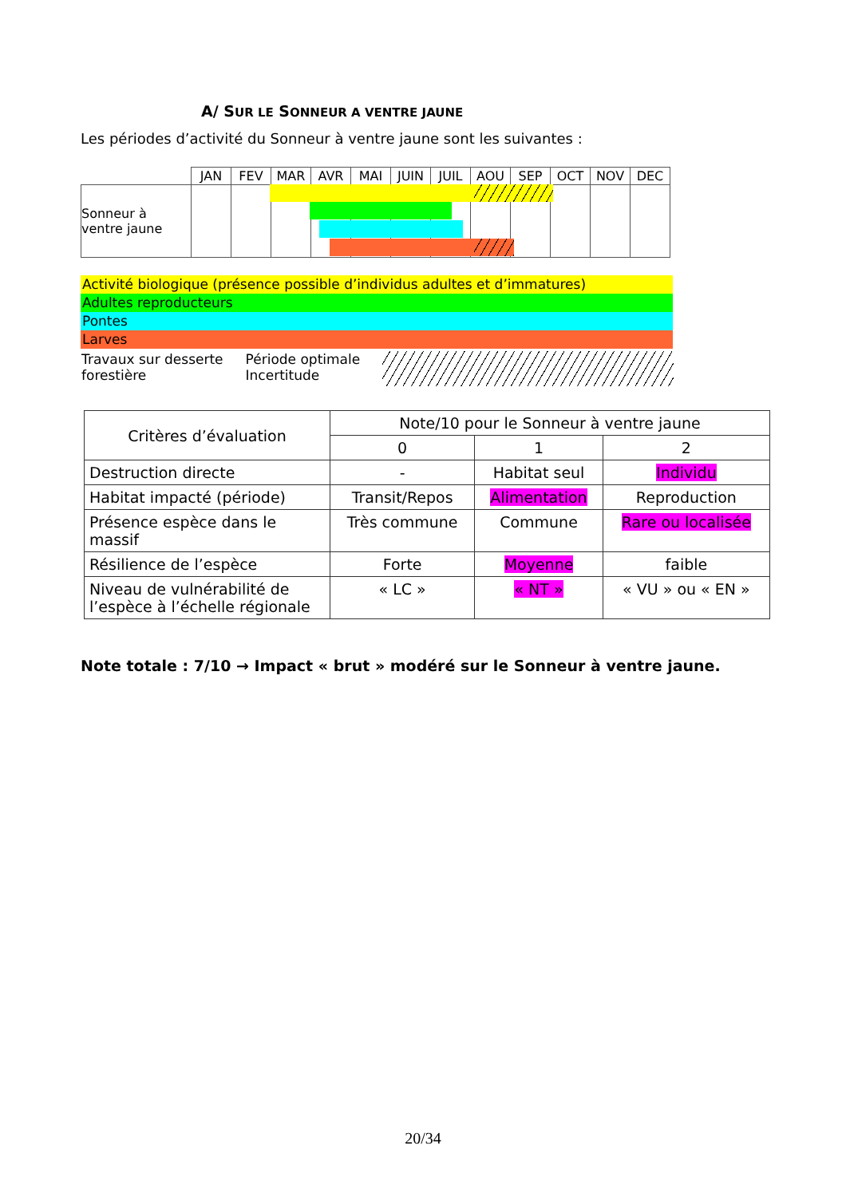A/ SUR LE SONNEUR A VENTRE JAUNE
Les périodes d’activité du Sonneur à ventre jaune sont les suivantes :
| | JAN | FEV | MAR | AVR | MAI | JUIN | JUIL | AOU | SEP | OCT | NOV | DEC |
| Sonneur à ventre jaune | | | | | | | | | | | | |
Activité biologique (présence possible d’individus adultes et d’immatures)
Adultes reproducteurs
Pontes
Larves
Travaux sur desserte
forestière
Période optimale
Incertitude
| Critères d’évaluation | Note/10 pour le Sonneur à ventre jaune | | |
| | 0 | 1 | 2 |
| Destruction directe | - | Habitat seul | Individu |
| Habitat impacté (période) | Transit/Repos | Alimentation | Reproduction |
| Présence espèce dans le massif | Très commune | Commune | Rare ou localisée |
| Résilience de l’espèce | Forte | Moyenne | faible |
| Niveau de vulnérabilité de l’espèce à l’échelle régionale | « LC » | « NT » | « VU » ou « EN » |
Note totale : 7/10 → Impact « brut » modéré sur le Sonneur à ventre jaune.
20/34